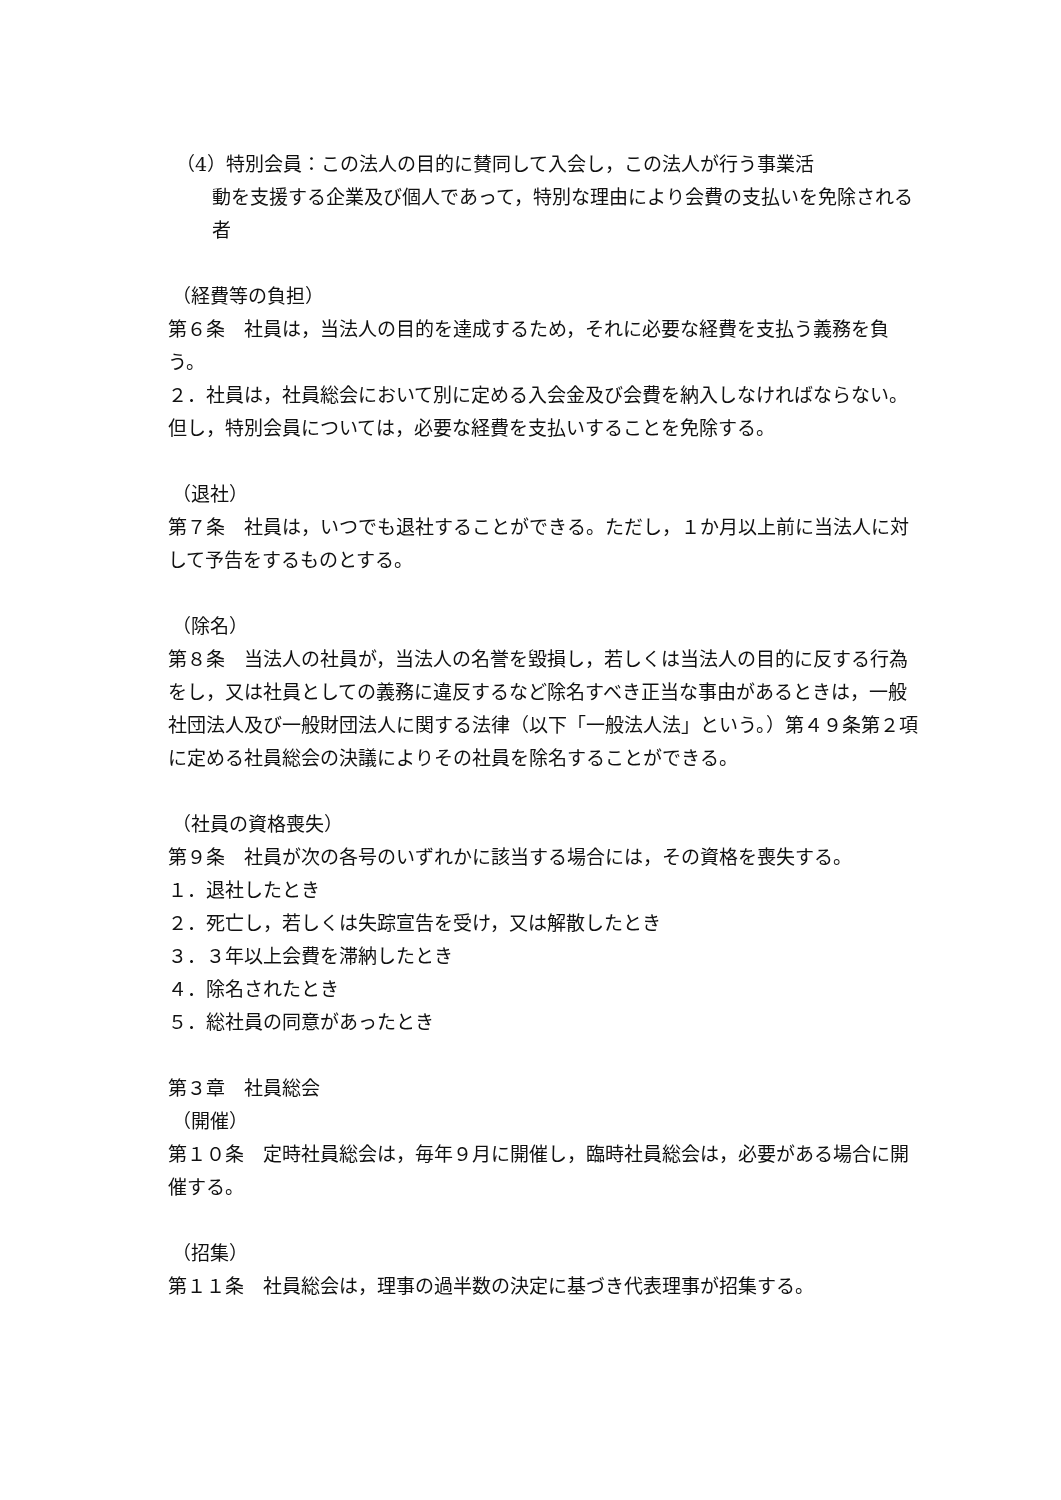（4）特別会員：この法人の目的に賛同して入会し，この法人が行う事業活
動を支援する企業及び個人であって，特別な理由により会費の支払いを免除される者
（経費等の負担）
第６条　社員は，当法人の目的を達成するため，それに必要な経費を支払う義務を負う。
２．社員は，社員総会において別に定める入会金及び会費を納入しなければならない。但し，特別会員については，必要な経費を支払いすることを免除する。
（退社）
第７条　社員は，いつでも退社することができる。ただし，１か月以上前に当法人に対して予告をするものとする。
（除名）
第８条　当法人の社員が，当法人の名誉を毀損し，若しくは当法人の目的に反する行為をし，又は社員としての義務に違反するなど除名すべき正当な事由があるときは，一般社団法人及び一般財団法人に関する法律（以下「一般法人法」という。）第４９条第２項に定める社員総会の決議によりその社員を除名することができる。
（社員の資格喪失）
第９条　社員が次の各号のいずれかに該当する場合には，その資格を喪失する。
１．退社したとき
２．死亡し，若しくは失踪宣告を受け，又は解散したとき
３．３年以上会費を滞納したとき
４．除名されたとき
５．総社員の同意があったとき
第３章　社員総会
（開催）
第１０条　定時社員総会は，毎年９月に開催し，臨時社員総会は，必要がある場合に開催する。
（招集）
第１１条　社員総会は，理事の過半数の決定に基づき代表理事が招集する。